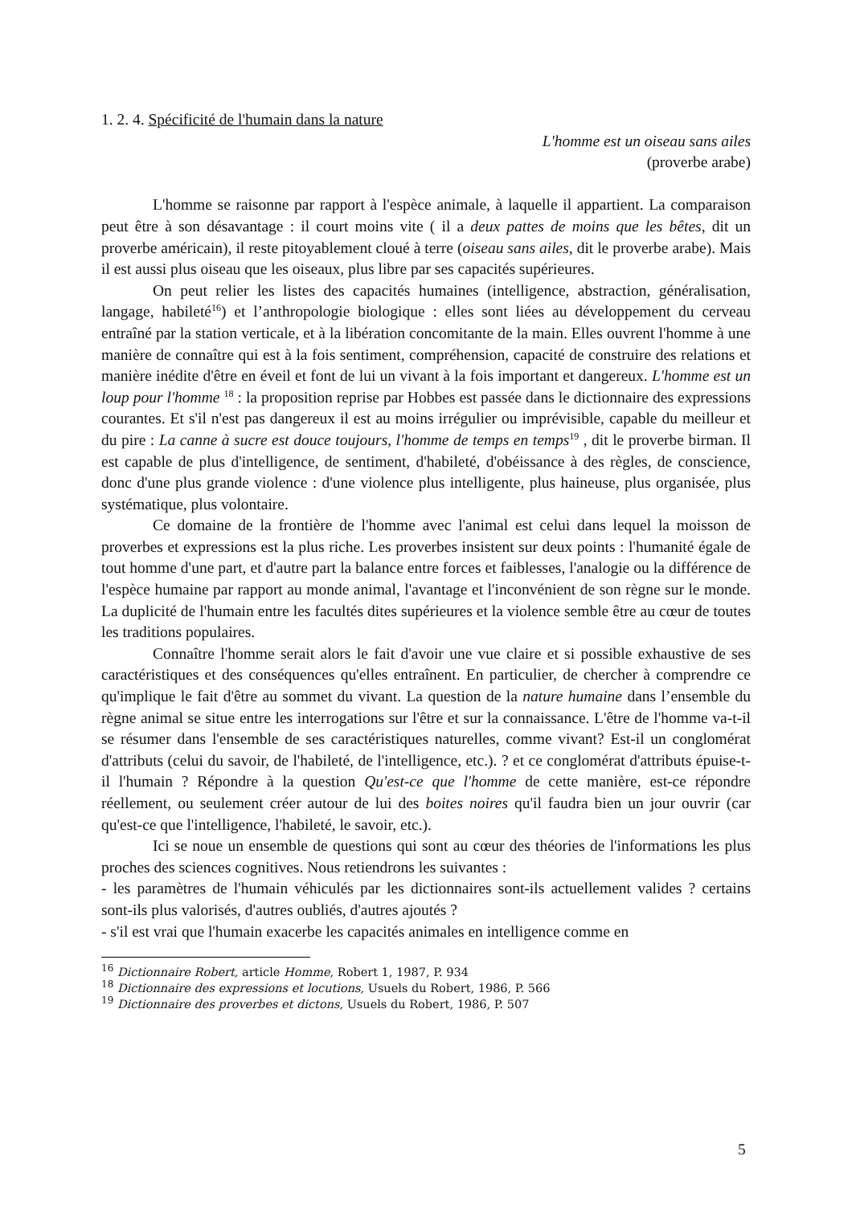1. 2. 4. Spécificité de l'humain dans la nature
L'homme est un oiseau sans ailes
(proverbe arabe)
L'homme se raisonne par rapport à l'espèce animale, à laquelle il appartient. La comparaison peut être à son désavantage : il court moins vite ( il a deux pattes de moins que les bêtes, dit un proverbe américain), il reste pitoyablement cloué à terre (oiseau sans ailes, dit le proverbe arabe). Mais il est aussi plus oiseau que les oiseaux, plus libre par ses capacités supérieures.
On peut relier les listes des capacités humaines (intelligence, abstraction, généralisation, langage, habileté<sup>16</sup>) et l’anthropologie biologique : elles sont liées au développement du cerveau entraîné par la station verticale, et à la libération concomitante de la main. Elles ouvrent l'homme à une manière de connaître qui est à la fois sentiment, compréhension, capacité de construire des relations et manière inédite d'être en éveil et font de lui un vivant à la fois important et dangereux. L'homme est un loup pour l'homme <sup>18</sup> : la proposition reprise par Hobbes est passée dans le dictionnaire des expressions courantes. Et s'il n'est pas dangereux il est au moins irrégulier ou imprévisible, capable du meilleur et du pire : La canne à sucre est douce toujours, l'homme de temps en temps<sup>19</sup> , dit le proverbe birman. Il est capable de plus d'intelligence, de sentiment, d'habileté, d'obéissance à des règles, de conscience, donc d'une plus grande violence : d'une violence plus intelligente, plus haineuse, plus organisée, plus systématique, plus volontaire.
Ce domaine de la frontière de l'homme avec l'animal est celui dans lequel la moisson de proverbes et expressions est la plus riche. Les proverbes insistent sur deux points : l'humanité égale de tout homme d'une part, et d'autre part la balance entre forces et faiblesses, l'analogie ou la différence de l'espèce humaine par rapport au monde animal, l'avantage et l'inconvénient de son règne sur le monde. La duplicité de l'humain entre les facultés dites supérieures et la violence semble être au cœur de toutes les traditions populaires.
Connaître l'homme serait alors le fait d'avoir une vue claire et si possible exhaustive de ses caractéristiques et des conséquences qu'elles entraînent. En particulier, de chercher à comprendre ce qu'implique le fait d'être au sommet du vivant. La question de la nature humaine dans l’ensemble du règne animal se situe entre les interrogations sur l'être et sur la connaissance. L'être de l'homme va-t-il se résumer dans l'ensemble de ses caractéristiques naturelles, comme vivant? Est-il un conglomérat d'attributs (celui du savoir, de l'habileté, de l'intelligence, etc.). ? et ce conglomérat d'attributs épuise-t-il l'humain ? Répondre à la question Qu'est-ce que l'homme de cette manière, est-ce répondre réellement, ou seulement créer autour de lui des boites noires qu'il faudra bien un jour ouvrir (car qu'est-ce que l'intelligence, l'habileté, le savoir, etc.).
Ici se noue un ensemble de questions qui sont au cœur des théories de l'informations les plus proches des sciences cognitives. Nous retiendrons les suivantes :
- les paramètres de l'humain véhiculés par les dictionnaires sont-ils actuellement valides ? certains sont-ils plus valorisés, d'autres oubliés, d'autres ajoutés ?
- s'il est vrai que l'humain exacerbe les capacités animales en intelligence comme en
<sup>16</sup> Dictionnaire Robert, article Homme, Robert 1, 1987, P. 934
<sup>18</sup> Dictionnaire des expressions et locutions, Usuels du Robert, 1986, P. 566
<sup>19</sup> Dictionnaire des proverbes et dictons, Usuels du Robert, 1986, P. 507
5